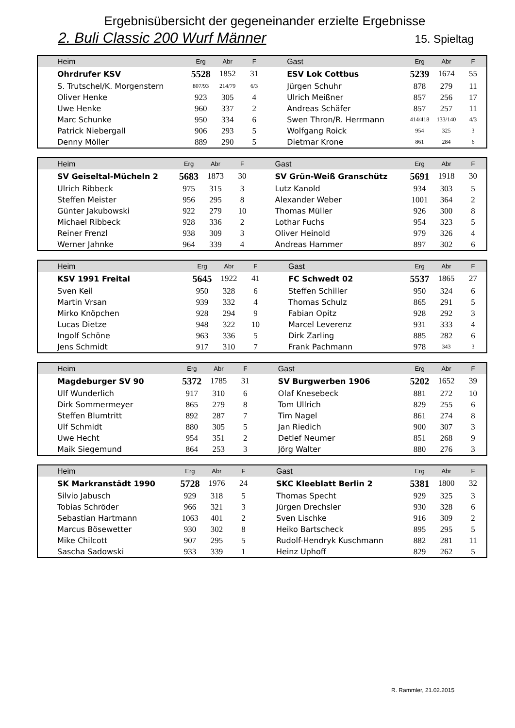Ergebnisübersicht der gegeneinander erzielte Ergebnisse
2. Buli Classic 200 Wurf Männer 15. Spieltag
| Heim | Erg | Abr | F | Gast | Erg | Abr | F |
| --- | --- | --- | --- | --- | --- | --- | --- |
| Ohrdrufer KSV | 5528 | 1852 | 31 | ESV Lok Cottbus | 5239 | 1674 | 55 |
| S. Trutschel/K. Morgenstern | 807/93 | 214/79 | 6/3 | Jürgen Schuhr | 878 | 279 | 11 |
| Oliver Henke | 923 | 305 | 4 | Ulrich Meißner | 857 | 256 | 17 |
| Uwe Henke | 960 | 337 | 2 | Andreas Schäfer | 857 | 257 | 11 |
| Marc Schunke | 950 | 334 | 6 | Swen Thron/R. Herrmann | 414/418 | 133/140 | 4/3 |
| Patrick Niebergall | 906 | 293 | 5 | Wolfgang Roick | 954 | 325 | 3 |
| Denny Möller | 889 | 290 | 5 | Dietmar Krone | 861 | 284 | 6 |
| Heim | Erg | Abr | F | Gast | Erg | Abr | F |
| --- | --- | --- | --- | --- | --- | --- | --- |
| SV Geiseltal-Mücheln 2 | 5683 | 1873 | 30 | SV Grün-Weiß Granschütz | 5691 | 1918 | 30 |
| Ulrich Ribbeck | 975 | 315 | 3 | Lutz Kanold | 934 | 303 | 5 |
| Steffen Meister | 956 | 295 | 8 | Alexander Weber | 1001 | 364 | 2 |
| Günter Jakubowski | 922 | 279 | 10 | Thomas Müller | 926 | 300 | 8 |
| Michael Ribbeck | 928 | 336 | 2 | Lothar Fuchs | 954 | 323 | 5 |
| Reiner Frenzl | 938 | 309 | 3 | Oliver Heinold | 979 | 326 | 4 |
| Werner Jahnke | 964 | 339 | 4 | Andreas Hammer | 897 | 302 | 6 |
| Heim | Erg | Abr | F | Gast | Erg | Abr | F |
| --- | --- | --- | --- | --- | --- | --- | --- |
| KSV 1991 Freital | 5645 | 1922 | 41 | FC Schwedt 02 | 5537 | 1865 | 27 |
| Sven Keil | 950 | 328 | 6 | Steffen Schiller | 950 | 324 | 6 |
| Martin Vrsan | 939 | 332 | 4 | Thomas Schulz | 865 | 291 | 5 |
| Mirko Knöpchen | 928 | 294 | 9 | Fabian Opitz | 928 | 292 | 3 |
| Lucas Dietze | 948 | 322 | 10 | Marcel Leverenz | 931 | 333 | 4 |
| Ingolf Schöne | 963 | 336 | 5 | Dirk Zarling | 885 | 282 | 6 |
| Jens Schmidt | 917 | 310 | 7 | Frank Pachmann | 978 | 343 | 3 |
| Heim | Erg | Abr | F | Gast | Erg | Abr | F |
| --- | --- | --- | --- | --- | --- | --- | --- |
| Magdeburger SV 90 | 5372 | 1785 | 31 | SV Burgwerben 1906 | 5202 | 1652 | 39 |
| Ulf Wunderlich | 917 | 310 | 6 | Olaf Knesebeck | 881 | 272 | 10 |
| Dirk Sommermeyer | 865 | 279 | 8 | Tom Ullrich | 829 | 255 | 6 |
| Steffen Blumtritt | 892 | 287 | 7 | Tim Nagel | 861 | 274 | 8 |
| Ulf Schmidt | 880 | 305 | 5 | Jan Riedich | 900 | 307 | 3 |
| Uwe Hecht | 954 | 351 | 2 | Detlef Neumer | 851 | 268 | 9 |
| Maik Siegemund | 864 | 253 | 3 | Jörg Walter | 880 | 276 | 3 |
| Heim | Erg | Abr | F | Gast | Erg | Abr | F |
| --- | --- | --- | --- | --- | --- | --- | --- |
| SK Markranstädt 1990 | 5728 | 1976 | 24 | SKC Kleeblatt Berlin 2 | 5381 | 1800 | 32 |
| Silvio Jabusch | 929 | 318 | 5 | Thomas Specht | 929 | 325 | 3 |
| Tobias Schröder | 966 | 321 | 3 | Jürgen Drechsler | 930 | 328 | 6 |
| Sebastian Hartmann | 1063 | 401 | 2 | Sven Lischke | 916 | 309 | 2 |
| Marcus Bösewetter | 930 | 302 | 8 | Heiko Bartscheck | 895 | 295 | 5 |
| Mike Chilcott | 907 | 295 | 5 | Rudolf-Hendryk Kuschmann | 882 | 281 | 11 |
| Sascha Sadowski | 933 | 339 | 1 | Heinz Uphoff | 829 | 262 | 5 |
R. Rammler, 21.02.2015